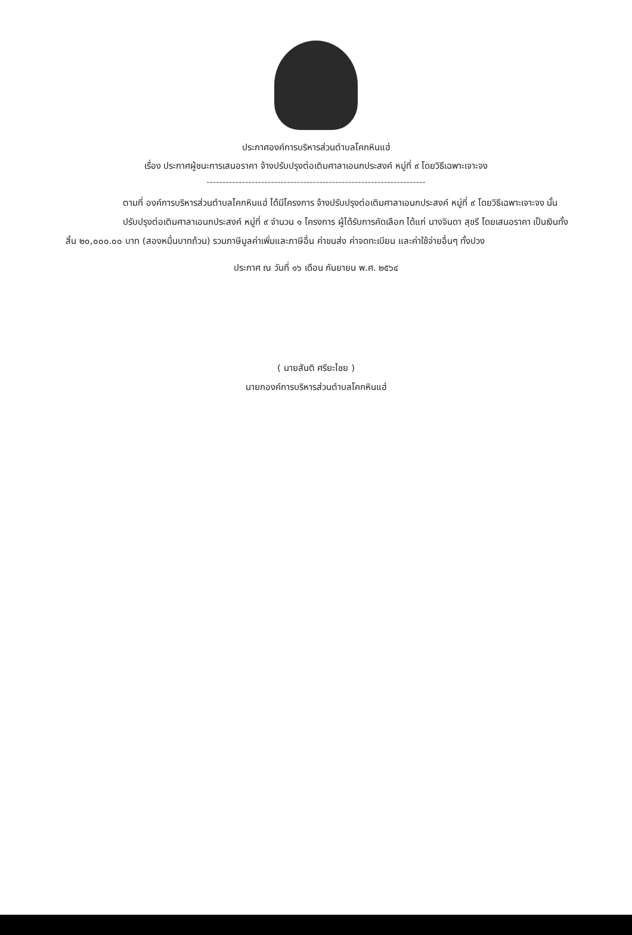ประกาศองค์การบริหารส่วนตำบลโคกหินแฮ่
เรื่อง ประกาศผู้ชนะการเสนอราคา จ้างปรับปรุงต่อเติมศาลาเอนกประสงค์ หมู่ที่ ๙ โดยวิธีเฉพาะเจาะจง
--------------------------------------------------------------------
ตามที่ องค์การบริหารส่วนตำบลโคกหินแฮ่ ได้มีโครงการ จ้างปรับปรุงต่อเติมศาลาเอนกประสงค์ หมู่ที่ ๙ โดยวิธีเฉพาะเจาะจง นั้น
ปรับปรุงต่อเติมศาลาเอนกประสงค์ หมู่ที่ ๙ จำนวน ๑ โครงการ ผู้ได้รับการคัดเลือก ได้แก่ นางจินดา สุขรี โดยเสนอราคา เป็นเงินทั้งสิ้น ๒๐,๐๐๐.๐๐ บาท (สองหมื่นบาทถ้วน) รวมภาษีมูลค่าเพิ่มและภาษีอื่น ค่าขนส่ง ค่าจดทะเบียน และค่าใช้จ่ายอื่นๆ ทั้งปวง
ประกาศ ณ วันที่ ๑๖ เดือน กันยายน พ.ศ. ๒๕๖๔
( นายสันติ ศรียะไชย )
นายกองค์การบริหารส่วนตำบลโคกหินแฮ่